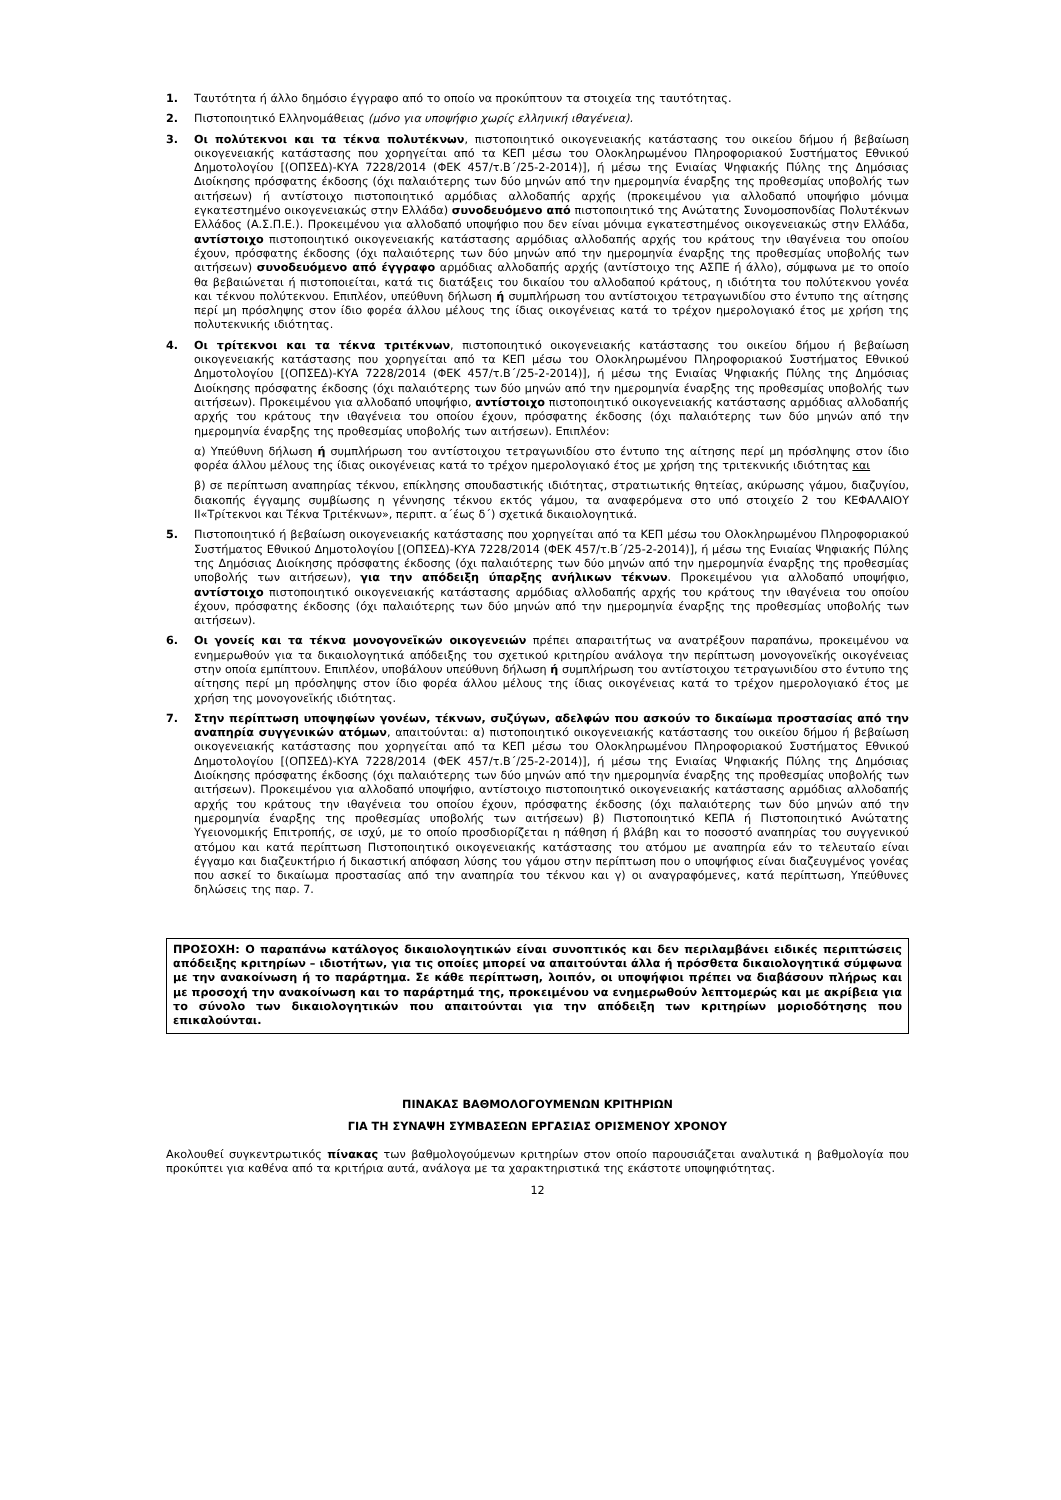1. Ταυτότητα ή άλλο δημόσιο έγγραφο από το οποίο να προκύπτουν τα στοιχεία της ταυτότητας.
2. Πιστοποιητικό Ελληνομάθειας (μόνο για υποψήφιο χωρίς ελληνική ιθαγένεια).
3. Οι πολύτεκνοι και τα τέκνα πολυτέκνων, πιστοποιητικό οικογενειακής κατάστασης του οικείου δήμου ή βεβαίωση οικογενειακής κατάστασης που χορηγείται από τα ΚΕΠ μέσω του Ολοκληρωμένου Πληροφοριακού Συστήματος Εθνικού Δημοτολογίου [(ΟΠΣΕΔ)-ΚΥΑ 7228/2014 (ΦΕΚ 457/τ.Β΄/25-2-2014)], ή μέσω της Ενιαίας Ψηφιακής Πύλης της Δημόσιας Διοίκησης πρόσφατης έκδοσης (όχι παλαιότερης των δύο μηνών από την ημερομηνία έναρξης της προθεσμίας υποβολής των αιτήσεων) ή αντίστοιχο πιστοποιητικό αρμόδιας αλλοδαπής αρχής (προκειμένου για αλλοδαπό υποψήφιο μόνιμα εγκατεστημένο οικογενειακώς στην Ελλάδα) συνοδευόμενο από πιστοποιητικό της Ανώτατης Συνομοσπονδίας Πολυτέκνων Ελλάδος (Α.Σ.Π.Ε.). Προκειμένου για αλλοδαπό υποψήφιο που δεν είναι μόνιμα εγκατεστημένος οικογενειακώς στην Ελλάδα, αντίστοιχο πιστοποιητικό οικογενειακής κατάστασης αρμόδιας αλλοδαπής αρχής του κράτους την ιθαγένεια του οποίου έχουν, πρόσφατης έκδοσης (όχι παλαιότερης των δύο μηνών από την ημερομηνία έναρξης της προθεσμίας υποβολής των αιτήσεων) συνοδευόμενο από έγγραφο αρμόδιας αλλοδαπής αρχής (αντίστοιχο της ΑΣΠΕ ή άλλο), σύμφωνα με το οποίο θα βεβαιώνεται ή πιστοποιείται, κατά τις διατάξεις του δικαίου του αλλοδαπού κράτους, η ιδιότητα του πολύτεκνου γονέα και τέκνου πολύτεκνου. Επιπλέον, υπεύθυνη δήλωση ή συμπλήρωση του αντίστοιχου τετραγωνιδίου στο έντυπο της αίτησης περί μη πρόσληψης στον ίδιο φορέα άλλου μέλους της ίδιας οικογένειας κατά το τρέχον ημερολογιακό έτος με χρήση της πολυτεκνικής ιδιότητας.
4. Οι τρίτεκνοι και τα τέκνα τριτέκνων, πιστοποιητικό οικογενειακής κατάστασης του οικείου δήμου ή βεβαίωση οικογενειακής κατάστασης που χορηγείται από τα ΚΕΠ μέσω του Ολοκληρωμένου Πληροφοριακού Συστήματος Εθνικού Δημοτολογίου [(ΟΠΣΕΔ)-ΚΥΑ 7228/2014 (ΦΕΚ 457/τ.Β΄/25-2-2014)], ή μέσω της Ενιαίας Ψηφιακής Πύλης της Δημόσιας Διοίκησης πρόσφατης έκδοσης (όχι παλαιότερης των δύο μηνών από την ημερομηνία έναρξης της προθεσμίας υποβολής των αιτήσεων). Προκειμένου για αλλοδαπό υποψήφιο, αντίστοιχο πιστοποιητικό οικογενειακής κατάστασης αρμόδιας αλλοδαπής αρχής του κράτους την ιθαγένεια του οποίου έχουν, πρόσφατης έκδοσης (όχι παλαιότερης των δύο μηνών από την ημερομηνία έναρξης της προθεσμίας υποβολής των αιτήσεων). Επιπλέον:
α) Υπεύθυνη δήλωση ή συμπλήρωση του αντίστοιχου τετραγωνιδίου στο έντυπο της αίτησης περί μη πρόσληψης στον ίδιο φορέα άλλου μέλους της ίδιας οικογένειας κατά το τρέχον ημερολογιακό έτος με χρήση της τριτεκνικής ιδιότητας και
β) σε περίπτωση αναπηρίας τέκνου, επίκλησης σπουδαστικής ιδιότητας, στρατιωτικής θητείας, ακύρωσης γάμου, διαζυγίου, διακοπής έγγαμης συμβίωσης η γέννησης τέκνου εκτός γάμου, τα αναφερόμενα στο υπό στοιχείο 2 του ΚΕΦΑΛΑΙΟΥ ΙΙ«Τρίτεκνοι και Τέκνα Τριτέκνων», περιπτ. α΄έως δ΄) σχετικά δικαιολογητικά.
5. Πιστοποιητικό ή βεβαίωση οικογενειακής κατάστασης που χορηγείται από τα ΚΕΠ μέσω του Ολοκληρωμένου Πληροφοριακού Συστήματος Εθνικού Δημοτολογίου [(ΟΠΣΕΔ)-ΚΥΑ 7228/2014 (ΦΕΚ 457/τ.Β΄/25-2-2014)], ή μέσω της Ενιαίας Ψηφιακής Πύλης της Δημόσιας Διοίκησης πρόσφατης έκδοσης (όχι παλαιότερης των δύο μηνών από την ημερομηνία έναρξης της προθεσμίας υποβολής των αιτήσεων), για την απόδειξη ύπαρξης ανήλικων τέκνων. Προκειμένου για αλλοδαπό υποψήφιο, αντίστοιχο πιστοποιητικό οικογενειακής κατάστασης αρμόδιας αλλοδαπής αρχής του κράτους την ιθαγένεια του οποίου έχουν, πρόσφατης έκδοσης (όχι παλαιότερης των δύο μηνών από την ημερομηνία έναρξης της προθεσμίας υποβολής των αιτήσεων).
6. Οι γονείς και τα τέκνα μονογονεϊκών οικογενειών πρέπει απαραιτήτως να ανατρέξουν παραπάνω, προκειμένου να ενημερωθούν για τα δικαιολογητικά απόδειξης του σχετικού κριτηρίου ανάλογα την περίπτωση μονογονεϊκής οικογένειας στην οποία εμπίπτουν. Επιπλέον, υποβάλουν υπεύθυνη δήλωση ή συμπλήρωση του αντίστοιχου τετραγωνιδίου στο έντυπο της αίτησης περί μη πρόσληψης στον ίδιο φορέα άλλου μέλους της ίδιας οικογένειας κατά το τρέχον ημερολογιακό έτος με χρήση της μονογονεϊκής ιδιότητας.
7. Στην περίπτωση υποψηφίων γονέων, τέκνων, συζύγων, αδελφών που ασκούν το δικαίωμα προστασίας από την αναπηρία συγγενικών ατόμων, απαιτούνται: α) πιστοποιητικό οικογενειακής κατάστασης του οικείου δήμου ή βεβαίωση οικογενειακής κατάστασης που χορηγείται από τα ΚΕΠ μέσω του Ολοκληρωμένου Πληροφοριακού Συστήματος Εθνικού Δημοτολογίου [(ΟΠΣΕΔ)-ΚΥΑ 7228/2014 (ΦΕΚ 457/τ.Β΄/25-2-2014)], ή μέσω της Ενιαίας Ψηφιακής Πύλης της Δημόσιας Διοίκησης πρόσφατης έκδοσης (όχι παλαιότερης των δύο μηνών από την ημερομηνία έναρξης της προθεσμίας υποβολής των αιτήσεων). Προκειμένου για αλλοδαπό υποψήφιο, αντίστοιχο πιστοποιητικό οικογενειακής κατάστασης αρμόδιας αλλοδαπής αρχής του κράτους την ιθαγένεια του οποίου έχουν, πρόσφατης έκδοσης (όχι παλαιότερης των δύο μηνών από την ημερομηνία έναρξης της προθεσμίας υποβολής των αιτήσεων) β) Πιστοποιητικό ΚΕΠΑ ή Πιστοποιητικό Ανώτατης Υγειονομικής Επιτροπής, σε ισχύ, με το οποίο προσδιορίζεται η πάθηση ή βλάβη και το ποσοστό αναπηρίας του συγγενικού ατόμου και κατά περίπτωση Πιστοποιητικό οικογενειακής κατάστασης του ατόμου με αναπηρία εάν το τελευταίο είναι έγγαμο και διαζευκτήριο ή δικαστική απόφαση λύσης του γάμου στην περίπτωση που ο υποψήφιος είναι διαζευγμένος γονέας που ασκεί το δικαίωμα προστασίας από την αναπηρία του τέκνου και γ) οι αναγραφόμενες, κατά περίπτωση, Υπεύθυνες δηλώσεις της παρ. 7.
ΠΡΟΣΟΧΗ: Ο παραπάνω κατάλογος δικαιολογητικών είναι συνοπτικός και δεν περιλαμβάνει ειδικές περιπτώσεις απόδειξης κριτηρίων – ιδιοτήτων, για τις οποίες μπορεί να απαιτούνται άλλα ή πρόσθετα δικαιολογητικά σύμφωνα με την ανακοίνωση ή το παράρτημα. Σε κάθε περίπτωση, λοιπόν, οι υποψήφιοι πρέπει να διαβάσουν πλήρως και με προσοχή την ανακοίνωση και το παράρτημά της, προκειμένου να ενημερωθούν λεπτομερώς και με ακρίβεια για το σύνολο των δικαιολογητικών που απαιτούνται για την απόδειξη των κριτηρίων μοριοδότησης που επικαλούνται.
ΠΙΝΑΚΑΣ ΒΑΘΜΟΛΟΓΟΥΜΕΝΩΝ ΚΡΙΤΗΡΙΩΝ
ΓΙΑ ΤΗ ΣΥΝΑΨΗ ΣΥΜΒΑΣΕΩΝ ΕΡΓΑΣΙΑΣ ΟΡΙΣΜΕΝΟΥ ΧΡΟΝΟΥ
Ακολουθεί συγκεντρωτικός πίνακας των βαθμολογούμενων κριτηρίων στον οποίο παρουσιάζεται αναλυτικά η βαθμολογία που προκύπτει για καθένα από τα κριτήρια αυτά, ανάλογα με τα χαρακτηριστικά της εκάστοτε υποψηφιότητας.
12